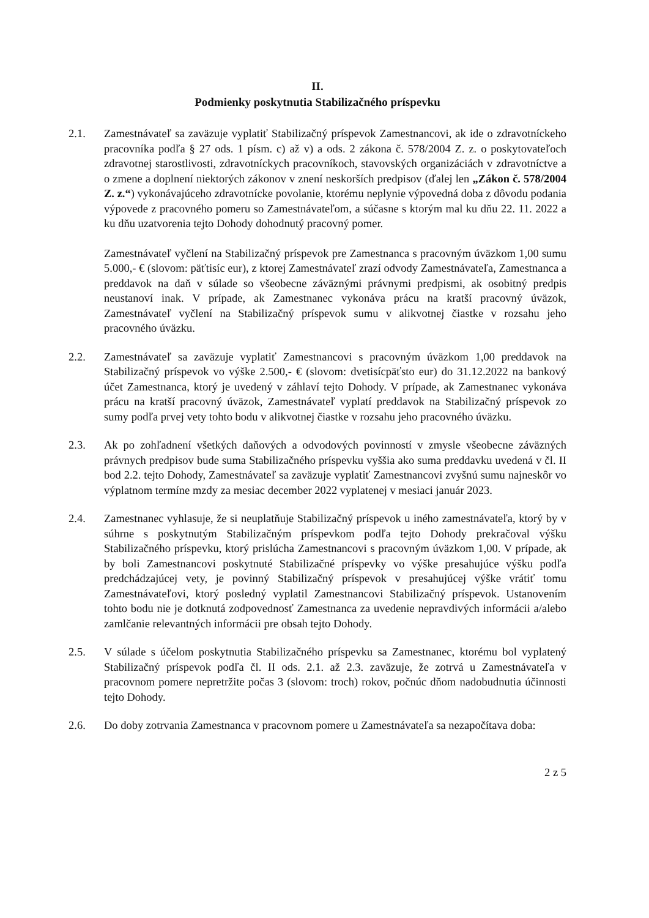II.
Podmienky poskytnutia Stabilizačného príspevku
2.1. Zamestnávateľ sa zaväzuje vyplatiť Stabilizačný príspevok Zamestnancovi, ak ide o zdravotníckeho pracovníka podľa § 27 ods. 1 písm. c) až v) a ods. 2 zákona č. 578/2004 Z. z. o poskytovateľoch zdravotnej starostlivosti, zdravotníckych pracovníkoch, stavovských organizáciách v zdravotníctve a o zmene a doplnení niektorých zákonov v znení neskorších predpisov (ďalej len „Zákon č. 578/2004 Z. z.“) vykonávajúceho zdravotnícke povolanie, ktorému neplynie výpovedná doba z dôvodu podania výpovede z pracovného pomeru so Zamestnávateľom, a súčasne s ktorým mal ku dňu 22. 11. 2022 a ku dňu uzatvorenia tejto Dohody dohodnutý pracovný pomer.
Zamestnávateľ vyčlení na Stabilizačný príspevok pre Zamestnanca s pracovným úväzkom 1,00 sumu 5.000,- € (slovom: päťtisíc eur), z ktorej Zamestnávateľ zrazí odvody Zamestnávateľa, Zamestnanca a preddavok na daň v súlade so všeobecne záväznými právnymi predpismi, ak osobitný predpis neustanoví inak. V prípade, ak Zamestnanec vykonáva prácu na kratší pracovný úväzok, Zamestnávateľ vyčlení na Stabilizačný príspevok sumu v alikvotnej čiastke v rozsahu jeho pracovného úväzku.
2.2. Zamestnávateľ sa zaväzuje vyplatiť Zamestnancovi s pracovným úväzkom 1,00 preddavok na Stabilizačný príspevok vo výške 2.500,- € (slovom: dvetisícpäťsto eur) do 31.12.2022 na bankový účet Zamestnanca, ktorý je uvedený v záhlaví tejto Dohody. V prípade, ak Zamestnanec vykonáva prácu na kratší pracovný úväzok, Zamestnávateľ vyplatí preddavok na Stabilizačný príspevok zo sumy podľa prvej vety tohto bodu v alikvotnej čiastke v rozsahu jeho pracovného úväzku.
2.3. Ak po zohľadnení všetkých daňových a odvodových povinností v zmysle všeobecne záväzných právnych predpisov bude suma Stabilizačného príspevku vyššia ako suma preddavku uvedená v čl. II bod 2.2. tejto Dohody, Zamestnávateľ sa zaväzuje vyplatiť Zamestnancovi zvyšnú sumu najneskôr vo výplatnom termíne mzdy za mesiac december 2022 vyplatenej v mesiaci január 2023.
2.4. Zamestnanec vyhlasuje, že si neuplatňuje Stabilizačný príspevok u iného zamestnávateľa, ktorý by v súhrne s poskytnutým Stabilizačným príspevkom podľa tejto Dohody prekračoval výšku Stabilizačného príspevku, ktorý prislúcha Zamestnancovi s pracovným úväzkom 1,00. V prípade, ak by boli Zamestnancovi poskytnuté Stabilizačné príspevky vo výške presahujúce výšku podľa predchádzajúcej vety, je povinný Stabilizačný príspevok v presahujúcej výške vrátiť tomu Zamestnávateľovi, ktorý posledný vyplatil Zamestnancovi Stabilizačný príspevok. Ustanovením tohto bodu nie je dotknutá zodpovednosť Zamestnanca za uvedenie nepravdivých informácii a/alebo zamlčanie relevantných informácii pre obsah tejto Dohody.
2.5. V súlade s účelom poskytnutia Stabilizačného príspevku sa Zamestnanec, ktorému bol vyplatený Stabilizačný príspevok podľa čl. II ods. 2.1. až 2.3. zaväzuje, že zotrvá u Zamestnávateľa v pracovnom pomere nepretržite počas 3 (slovom: troch) rokov, počnúc dňom nadobudnutia účinnosti tejto Dohody.
2.6. Do doby zotrvania Zamestnanca v pracovnom pomere u Zamestnávateľa sa nezapočítava doba:
2 z 5